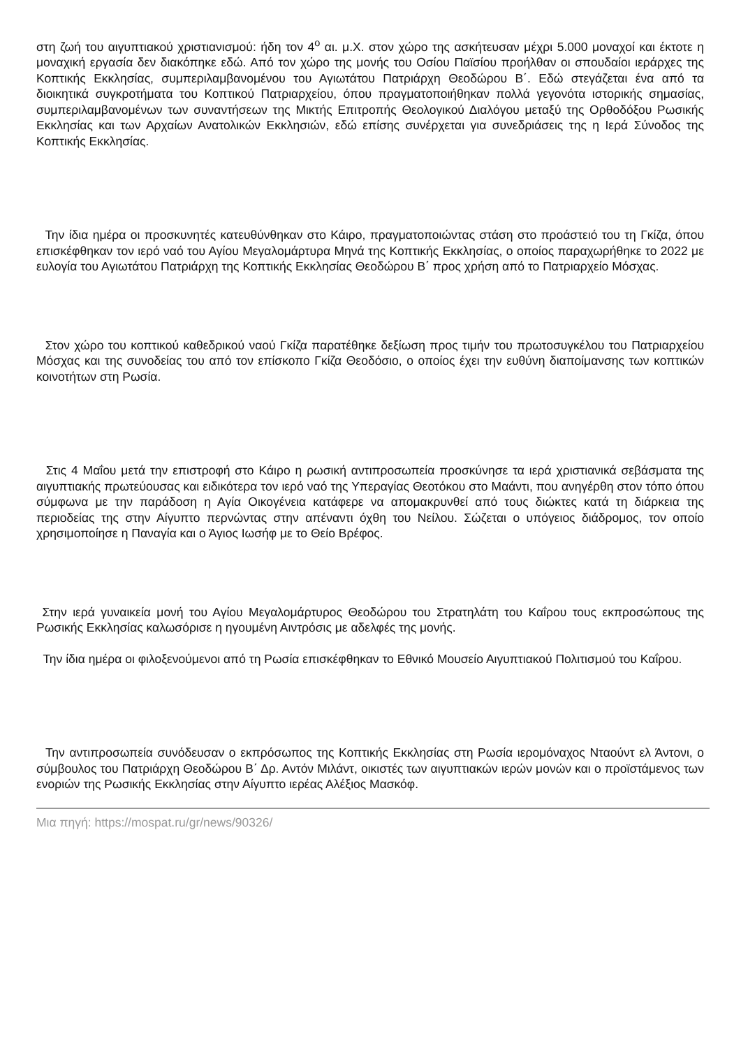στη ζωή του αιγυπτιακού χριστιανισμού: ήδη τον 4<sup>ο</sup> αι. μ.Χ. στον χώρο της ασκήτευσαν μέχρι 5.000 μοναχοί και έκτοτε η μοναχική εργασία δεν διακόπηκε εδώ. Από τον χώρο της μονής του Οσίου Παϊσίου προήλθαν οι σπουδαίοι ιεράρχες της Κοπτικής Εκκλησίας, συμπεριλαμβανομένου του Αγιωτάτου Πατριάρχη Θεοδώρου Β΄. Εδώ στεγάζεται ένα από τα διοικητικά συγκροτήματα του Κοπτικού Πατριαρχείου, όπου πραγματοποιήθηκαν πολλά γεγονότα ιστορικής σημασίας, συμπεριλαμβανομένων των συναντήσεων της Μικτής Επιτροπής Θεολογικού Διαλόγου μεταξύ της Ορθοδόξου Ρωσικής Εκκλησίας και των Αρχαίων Ανατολικών Εκκλησιών, εδώ επίσης συνέρχεται για συνεδριάσεις της η Ιερά Σύνοδος της Κοπτικής Εκκλησίας.
Την ίδια ημέρα οι προσκυνητές κατευθύνθηκαν στο Κάιρο, πραγματοποιώντας στάση στο προάστειό του τη Γκίζα, όπου επισκέφθηκαν τον ιερό ναό του Αγίου Μεγαλομάρτυρα Μηνά της Κοπτικής Εκκλησίας, ο οποίος παραχωρήθηκε το 2022 με ευλογία του Αγιωτάτου Πατριάρχη της Κοπτικής Εκκλησίας Θεοδώρου Β΄ προς χρήση από το Πατριαρχείο Μόσχας.
Στον χώρο του κοπτικού καθεδρικού ναού Γκίζα παρατέθηκε δεξίωση προς τιμήν του πρωτοσυγκέλου του Πατριαρχείου Μόσχας και της συνοδείας του από τον επίσκοπο Γκίζα Θεοδόσιο, ο οποίος έχει την ευθύνη διαποίμανσης των κοπτικών κοινοτήτων στη Ρωσία.
Στις 4 Μαΐου μετά την επιστροφή στο Κάιρο η ρωσική αντιπροσωπεία προσκύνησε τα ιερά χριστιανικά σεβάσματα της αιγυπτιακής πρωτεύουσας και ειδικότερα τον ιερό ναό της Υπεραγίας Θεοτόκου στο Μαάντι, που ανηγέρθη στον τόπο όπου σύμφωνα με την παράδοση η Αγία Οικογένεια κατάφερε να απομακρυνθεί από τους διώκτες κατά τη διάρκεια της περιοδείας της στην Αίγυπτο περνώντας στην απέναντι όχθη του Νείλου. Σώζεται ο υπόγειος διάδρομος, τον οποίο χρησιμοποίησε η Παναγία και ο Άγιος Ιωσήφ με το Θείο Βρέφος.
Στην ιερά γυναικεία μονή του Αγίου Μεγαλομάρτυρος Θεοδώρου του Στρατηλάτη του Καΐρου τους εκπροσώπους της Ρωσικής Εκκλησίας καλωσόρισε η ηγουμένη Αιντρόσις με αδελφές της μονής.
Την ίδια ημέρα οι φιλοξενούμενοι από τη Ρωσία επισκέφθηκαν το Εθνικό Μουσείο Αιγυπτιακού Πολιτισμού του Καΐρου.
Την αντιπροσωπεία συνόδευσαν ο εκπρόσωπος της Κοπτικής Εκκλησίας στη Ρωσία ιερομόναχος Νταούντ ελ Άντονι, ο σύμβουλος του Πατριάρχη Θεοδώρου Β΄ Δρ. Αντόν Μιλάντ, οικιστές των αιγυπτιακών ιερών μονών και ο προϊστάμενος των ενοριών της Ρωσικής Εκκλησίας στην Αίγυπτο ιερέας Αλέξιος Μασκόφ.
Μια πηγή: https://mospat.ru/gr/news/90326/